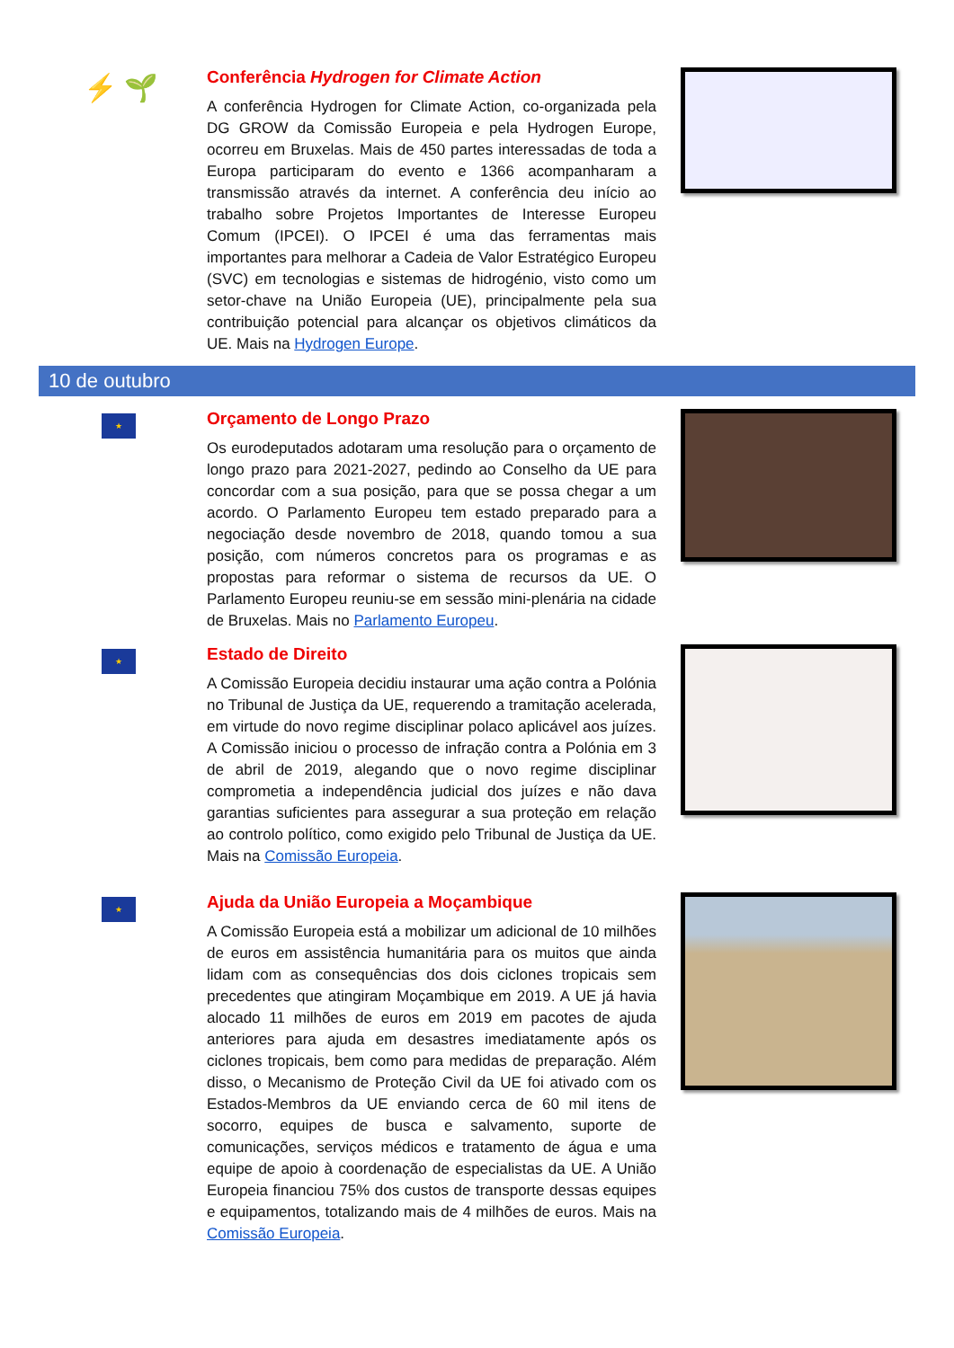⚡ 🌱
Conferência Hydrogen for Climate Action
A conferência Hydrogen for Climate Action, co-organizada pela DG GROW da Comissão Europeia e pela Hydrogen Europe, ocorreu em Bruxelas. Mais de 450 partes interessadas de toda a Europa participaram do evento e 1366 acompanharam a transmissão através da internet. A conferência deu início ao trabalho sobre Projetos Importantes de Interesse Europeu Comum (IPCEI). O IPCEI é uma das ferramentas mais importantes para melhorar a Cadeia de Valor Estratégico Europeu (SVC) em tecnologias e sistemas de hidrogénio, visto como um setor-chave na União Europeia (UE), principalmente pela sua contribuição potencial para alcançar os objetivos climáticos da UE. Mais na Hydrogen Europe.
10 de outubro
★
Orçamento de Longo Prazo
Os eurodeputados adotaram uma resolução para o orçamento de longo prazo para 2021-2027, pedindo ao Conselho da UE para concordar com a sua posição, para que se possa chegar a um acordo. O Parlamento Europeu tem estado preparado para a negociação desde novembro de 2018, quando tomou a sua posição, com números concretos para os programas e as propostas para reformar o sistema de recursos da UE. O Parlamento Europeu reuniu-se em sessão mini-plenária na cidade de Bruxelas. Mais no Parlamento Europeu.
★
Estado de Direito
A Comissão Europeia decidiu instaurar uma ação contra a Polónia no Tribunal de Justiça da UE, requerendo a tramitação acelerada, em virtude do novo regime disciplinar polaco aplicável aos juízes. A Comissão iniciou o processo de infração contra a Polónia em 3 de abril de 2019, alegando que o novo regime disciplinar comprometia a independência judicial dos juízes e não dava garantias suficientes para assegurar a sua proteção em relação ao controlo político, como exigido pelo Tribunal de Justiça da UE. Mais na Comissão Europeia.
★
Ajuda da União Europeia a Moçambique
A Comissão Europeia está a mobilizar um adicional de 10 milhões de euros em assistência humanitária para os muitos que ainda lidam com as consequências dos dois ciclones tropicais sem precedentes que atingiram Moçambique em 2019. A UE já havia alocado 11 milhões de euros em 2019 em pacotes de ajuda anteriores para ajuda em desastres imediatamente após os ciclones tropicais, bem como para medidas de preparação. Além disso, o Mecanismo de Proteção Civil da UE foi ativado com os Estados-Membros da UE enviando cerca de 60 mil itens de socorro, equipes de busca e salvamento, suporte de comunicações, serviços médicos e tratamento de água e uma equipe de apoio à coordenação de especialistas da UE. A União Europeia financiou 75% dos custos de transporte dessas equipes e equipamentos, totalizando mais de 4 milhões de euros. Mais na Comissão Europeia.